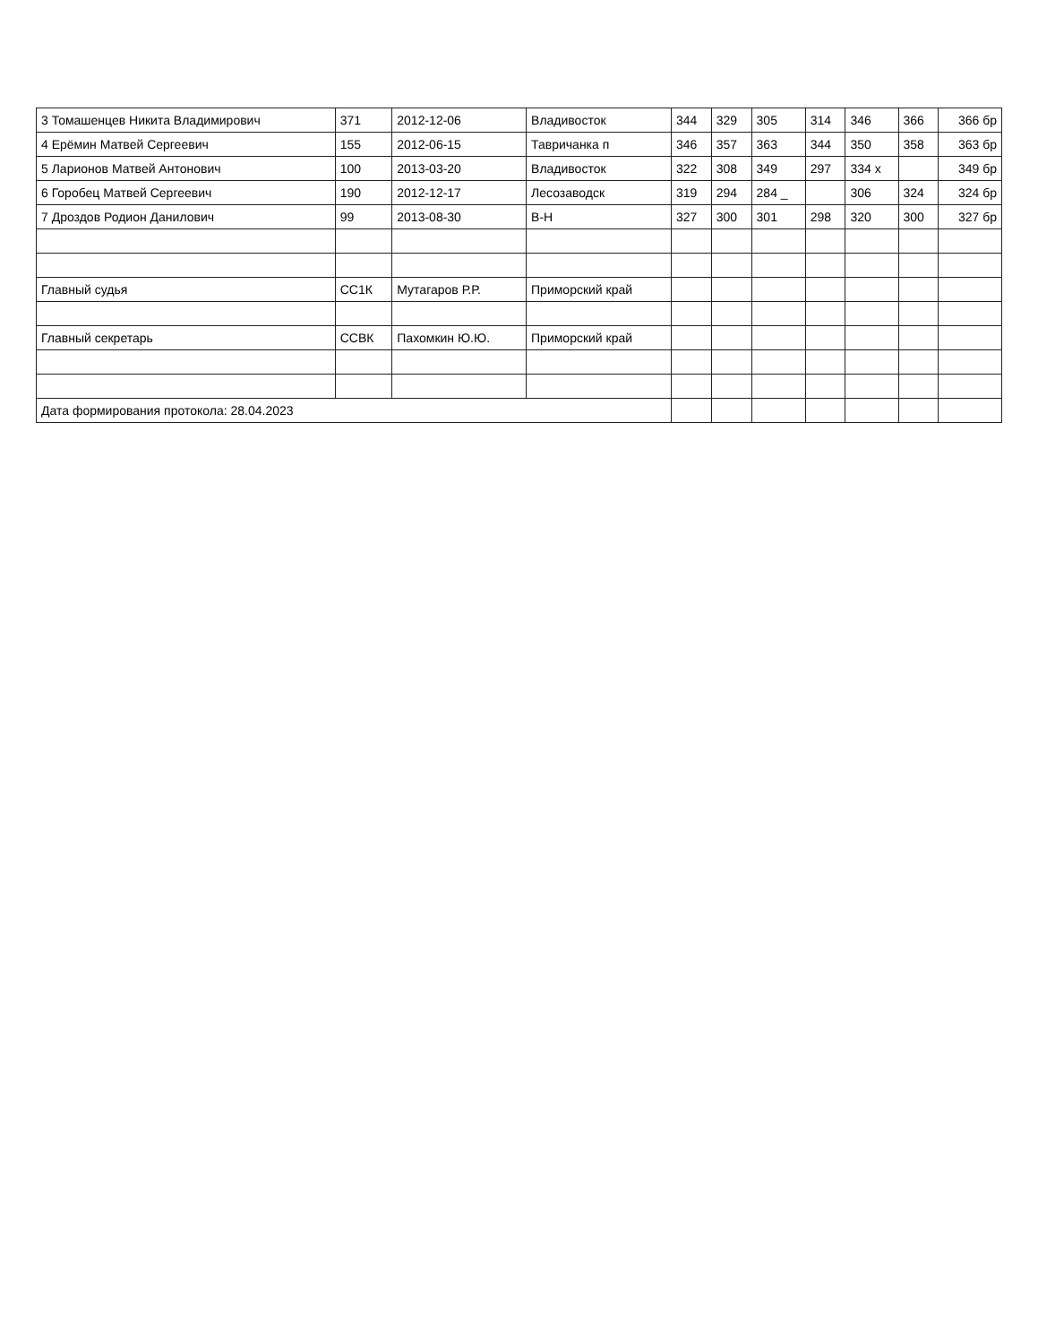| 3 Томашенцев Никита Владимирович | 371 | 2012-12-06 | Владивосток | 344 | 329 | 305 | 314 | 346 | 366 | 366 бр |
| 4 Ерёмин Матвей Сергеевич | 155 | 2012-06-15 | Тавричанка п | 346 | 357 | 363 | 344 | 350 | 358 | 363 бр |
| 5 Ларионов Матвей Антонович | 100 | 2013-03-20 | Владивосток | 322 | 308 | 349 | 297 | 334 х | | 349 бр |
| 6 Горобец Матвей Сергеевич | 190 | 2012-12-17 | Лесозаводск | 319 | 294 | 284 _ | | 306 | 324 | 324 бр |
| 7 Дроздов Родион Данилович | 99 | 2013-08-30 | В-Н | 327 | 300 | 301 | 298 | 320 | 300 | 327 бр |
| Главный судья | СС1К | Мутагаров Р.Р. | Приморский край | | | | | | | |
| Главный секретарь | ССВК | Пахомкин Ю.Ю. | Приморский край | | | | | | | |
| Дата формирования протокола: 28.04.2023 | | | | | | | | | | |